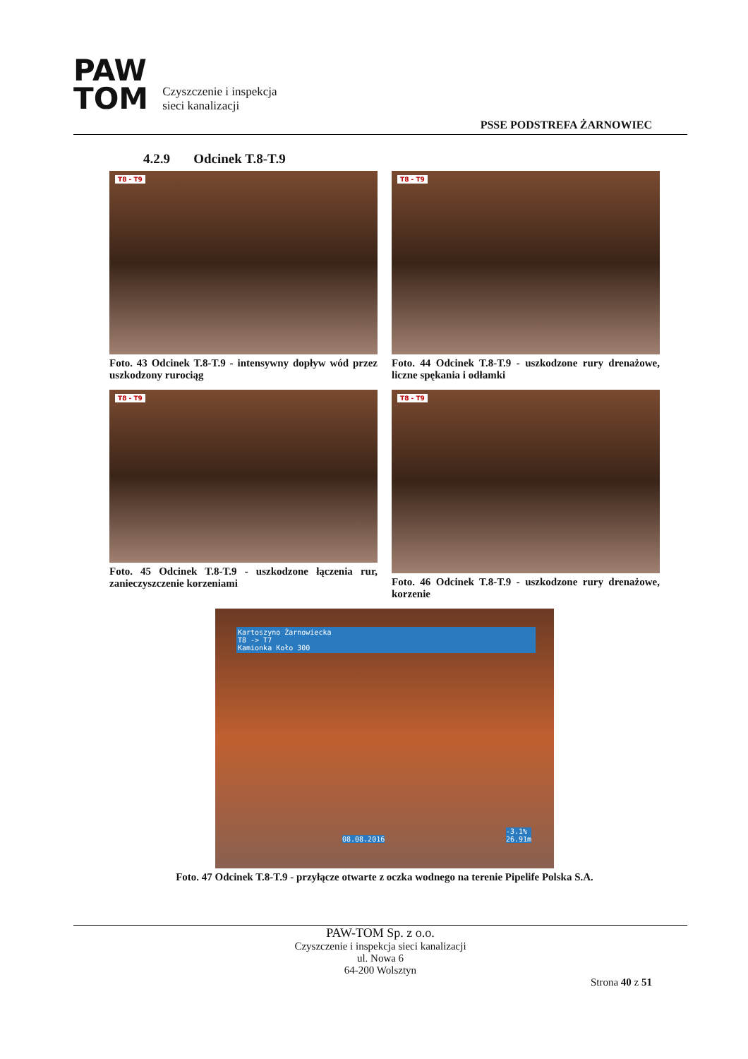PAW
TOM
Czyszczenie i inspekcja
sieci kanalizacji
PSSE PODSTREFA ŻARNOWIEC
4.2.9 Odcinek T.8-T.9
T8 - T9
Foto. 43 Odcinek T.8-T.9 - intensywny dopływ wód przez uszkodzony rurociąg
T8 - T9
Foto. 44 Odcinek T.8-T.9 - uszkodzone rury drenażowe, liczne spękania i odłamki
T8 - T9
Foto. 45 Odcinek T.8-T.9 - uszkodzone łączenia rur, zanieczyszczenie korzeniami
T8 - T9
Foto. 46 Odcinek T.8-T.9 - uszkodzone rury drenażowe, korzenie
Kartoszyno Żarnowiecka
T8 -> T7
Kamionka Koło 300
08.08.2016
-3.1%
26.91m
Foto. 47 Odcinek T.8-T.9 - przyłącze otwarte z oczka wodnego na terenie Pipelife Polska S.A.
PAW-TOM Sp. z o.o.
Czyszczenie i inspekcja sieci kanalizacji
ul. Nowa 6
64-200 Wolsztyn
Strona 40 z 51